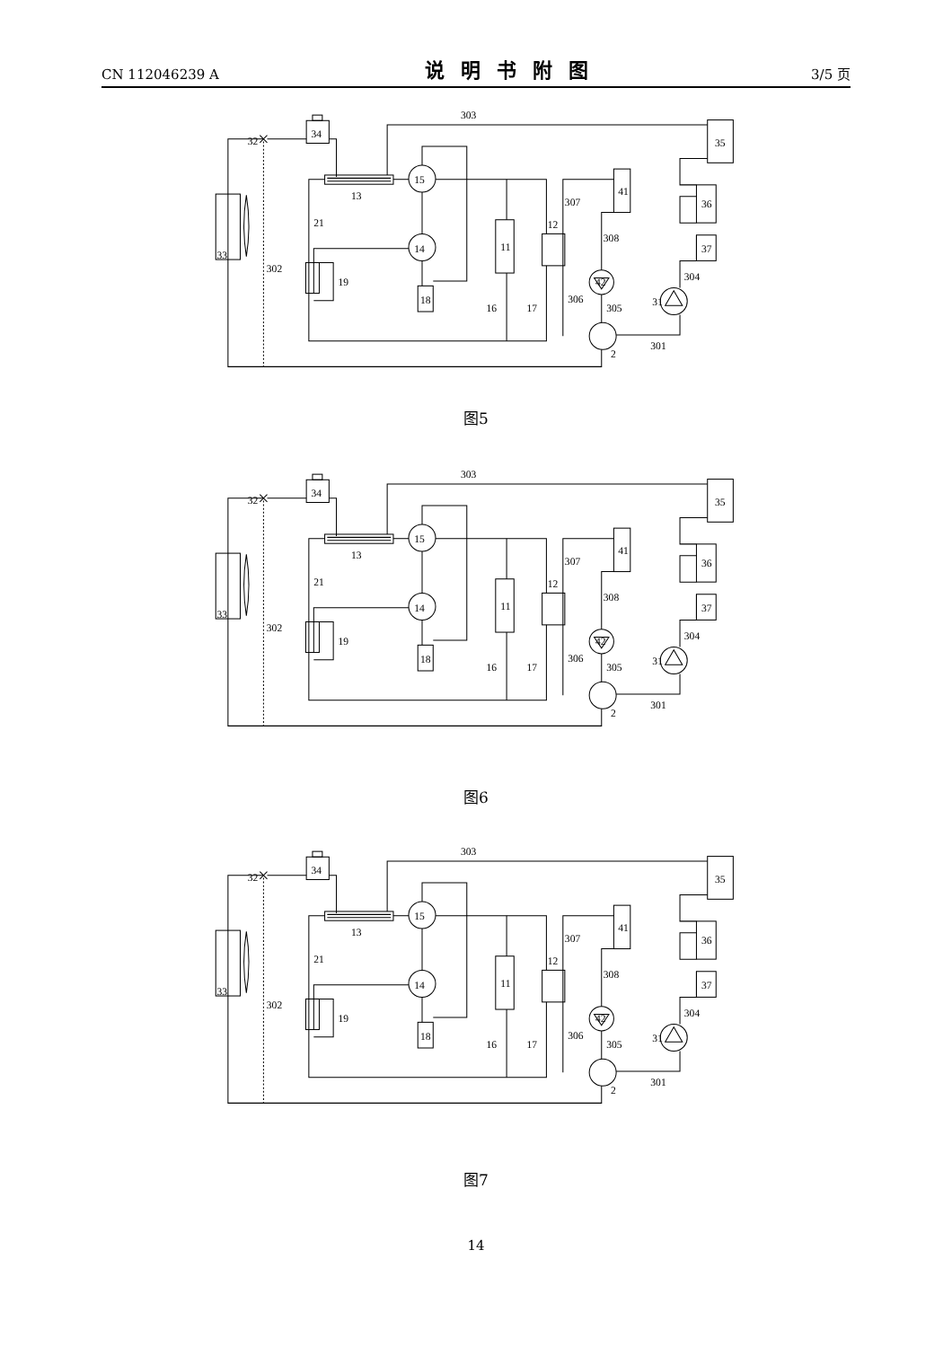CN 112046239 A 说明书附图 3/5 页
303
32
34
35
36
37
41
42
15
14
13
21
19
18
11
12
16
17
307
308
306
305
304
31
301
2
33
302
图5
303
32
34
35
36
37
41
42
15
14
13
21
19
18
11
12
16
17
307
308
306
305
304
31
301
2
33
302
图6
303
32
34
35
36
37
41
42
15
14
13
21
19
18
11
12
16
17
307
308
306
305
304
31
301
2
33
302
图7
14